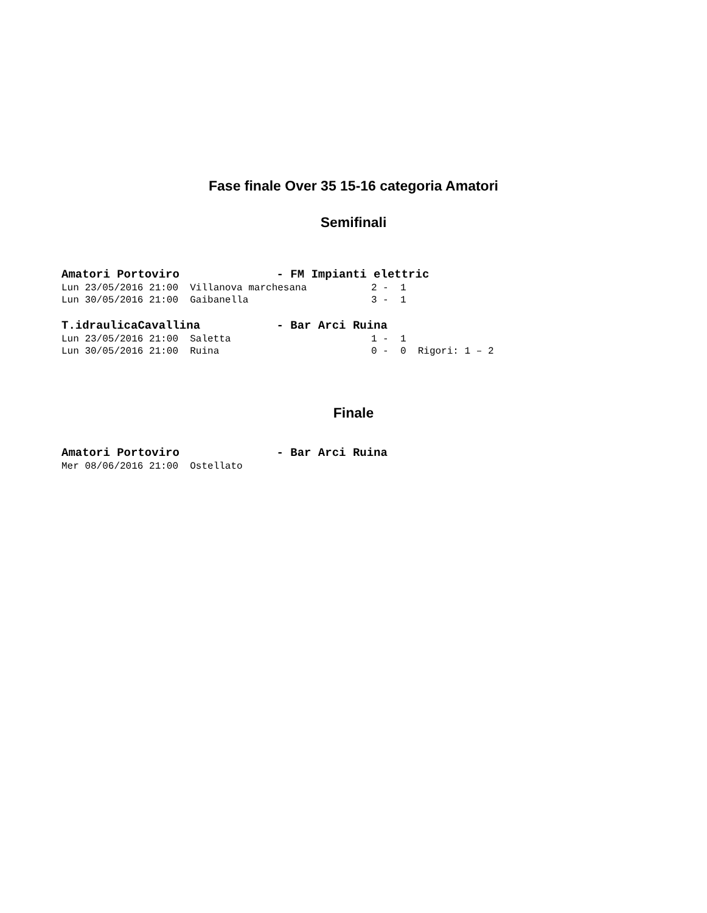Fase finale Over 35 15-16 categoria Amatori
Semifinali
Amatori Portoviro              - FM Impianti elettric
Lun 23/05/2016 21:00  Villanova marchesana           2 -  1
Lun 30/05/2016 21:00  Gaibanella                     3 -  1
T.idraulicaCavallina           - Bar Arci Ruina
Lun 23/05/2016 21:00  Saletta                        1 -  1
Lun 30/05/2016 21:00  Ruina                          0 -  0  Rigori: 1 – 2
Finale
Amatori Portoviro              - Bar Arci Ruina
Mer 08/06/2016 21:00  Ostellato